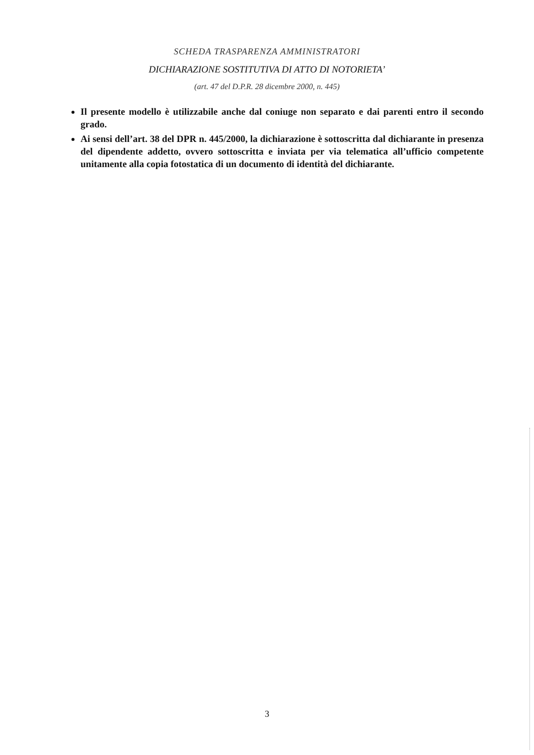SCHEDA TRASPARENZA AMMINISTRATORI
DICHIARAZIONE SOSTITUTIVA DI ATTO DI NOTORIETA’
(art. 47 del D.P.R. 28 dicembre 2000, n. 445)
Il presente modello è utilizzabile anche dal coniuge non separato e dai parenti entro il secondo grado.
Ai sensi dell’art. 38 del DPR n. 445/2000, la dichiarazione è sottoscritta dal dichiarante in presenza del dipendente addetto, ovvero sottoscritta e inviata per via telematica all’ufficio competente unitamente alla copia fotostatica di un documento di identità del dichiarante.
3